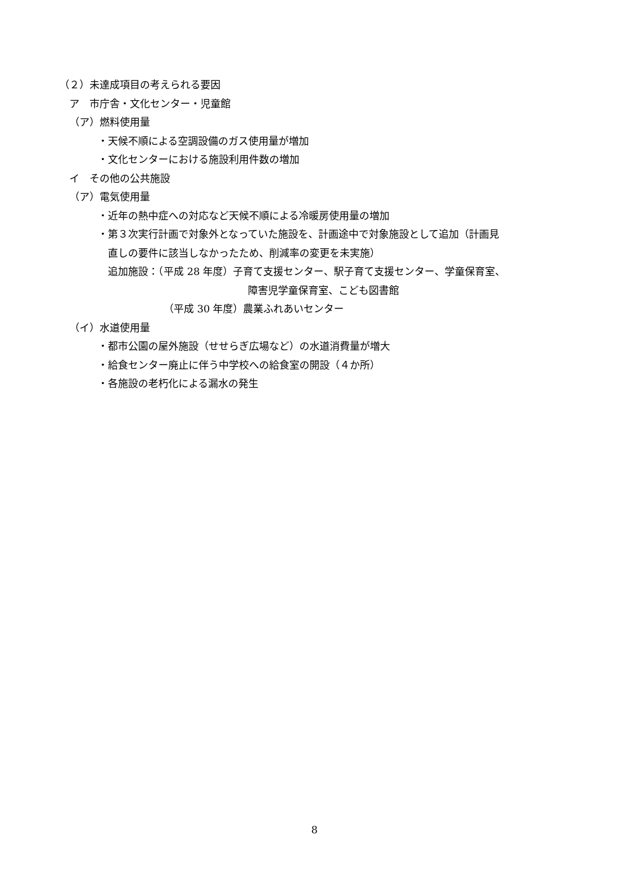（２）未達成項目の考えられる要因
ア　市庁舎・文化センター・児童館
（ア）燃料使用量
・天候不順による空調設備のガス使用量が増加
・文化センターにおける施設利用件数の増加
イ　その他の公共施設
（ア）電気使用量
・近年の熱中症への対応など天候不順による冷暖房使用量の増加
・第３次実行計画で対象外となっていた施設を、計画途中で対象施設として追加（計画見
直しの要件に該当しなかったため、削減率の変更を未実施）
追加施設：（平成 28 年度）子育て支援センター、駅子育て支援センター、学童保育室、
障害児学童保育室、こども図書館
（平成 30 年度）農業ふれあいセンター
（イ）水道使用量
・都市公園の屋外施設（せせらぎ広場など）の水道消費量が増大
・給食センター廃止に伴う中学校への給食室の開設（４か所）
・各施設の老朽化による漏水の発生
8